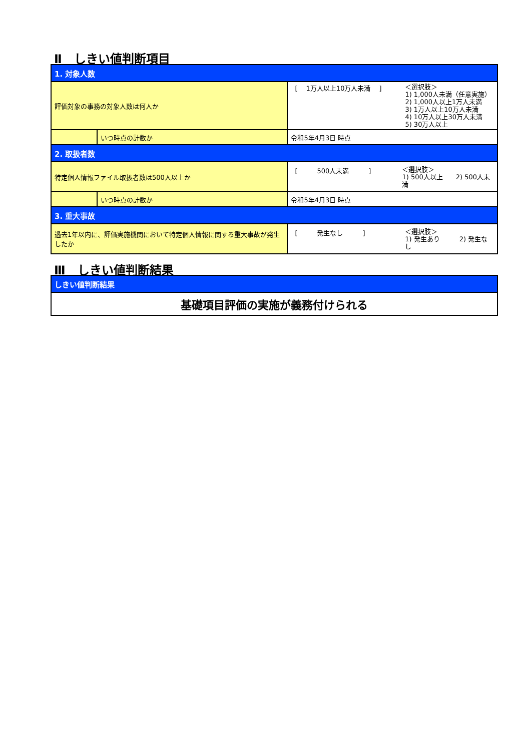Ⅱ　しきい値判断項目
| 1. 対象人数 | | |
| 評価対象の事務の対象人数は何人か | | [ 1万人以上10万人未満 ] ＜選択肢＞ 1) 1,000人未満（任意実施） 2) 1,000人以上1万人未満 3) 1万人以上10万人未満 4) 10万人以上30万人未満 5) 30万人以上 |
| | いつ時点の計数か | 令和5年4月3日 時点 |
| 2. 取扱者数 | | |
| 特定個人情報ファイル取扱者数は500人以上か | | [ 500人未満 ] ＜選択肢＞ 1) 500人以上 2) 500人未満 |
| | いつ時点の計数か | 令和5年4月3日 時点 |
| 3. 重大事故 | | |
| 過去1年以内に、評価実施機関において特定個人情報に関する重大事故が発生したか | | [ 発生なし ] ＜選択肢＞ 1) 発生あり 2) 発生なし |
Ⅲ　しきい値判断結果
| しきい値判断結果 |
| 基礎項目評価の実施が義務付けられる |